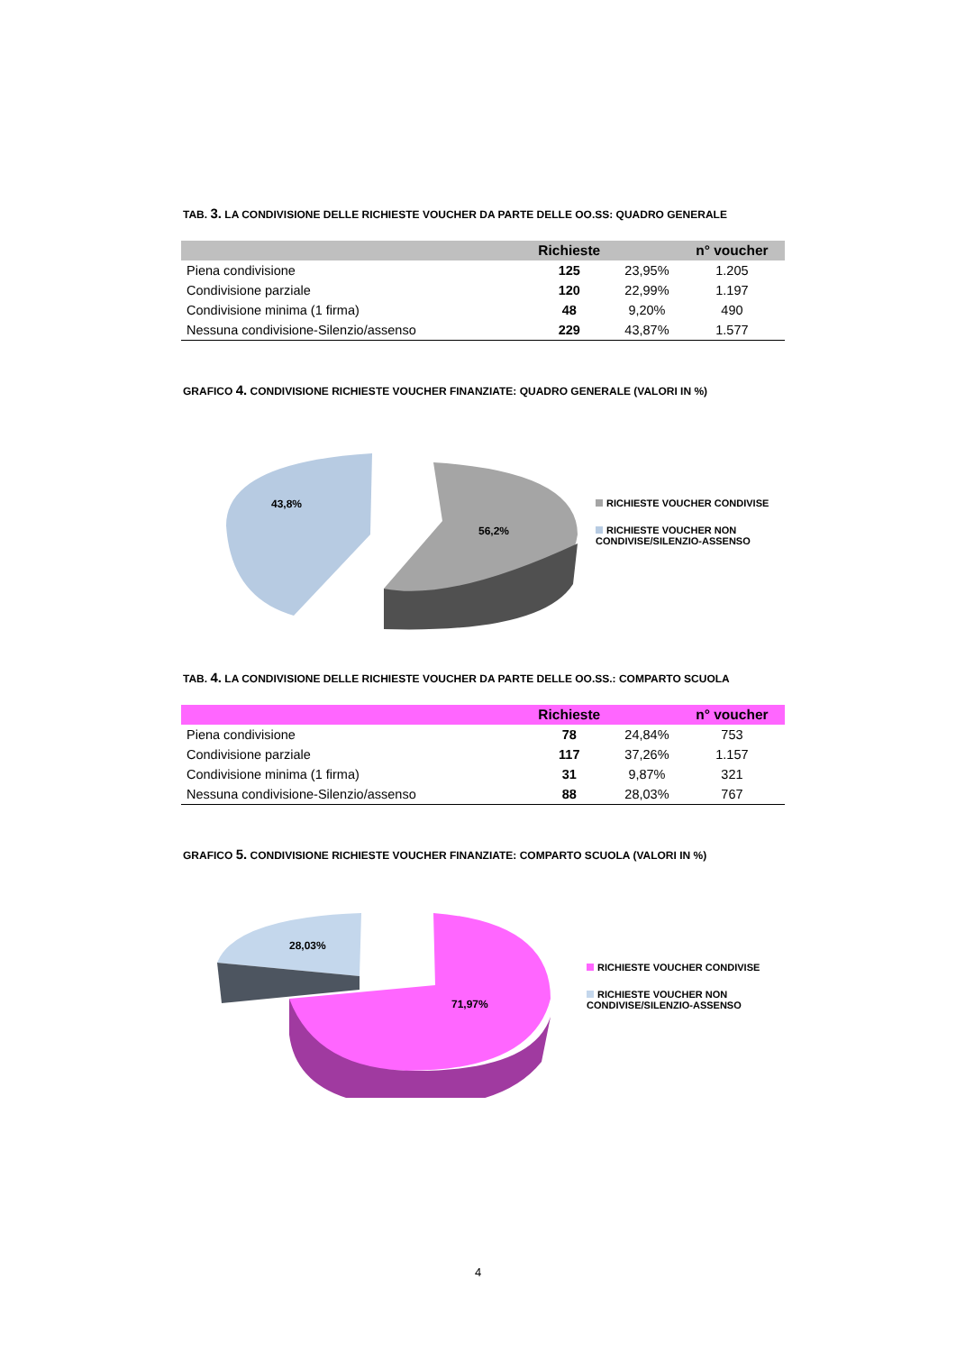TAB. 3. LA CONDIVISIONE DELLE RICHIESTE VOUCHER DA PARTE DELLE OO.SS: QUADRO GENERALE
| | Richieste | | n° voucher |
| --- | --- | --- | --- |
| Piena condivisione | 125 | 23,95% | 1.205 |
| Condivisione parziale | 120 | 22,99% | 1.197 |
| Condivisione minima (1 firma) | 48 | 9,20% | 490 |
| Nessuna condivisione-Silenzio/assenso | 229 | 43,87% | 1.577 |
GRAFICO 4. CONDIVISIONE RICHIESTE VOUCHER FINANZIATE: QUADRO GENERALE (VALORI IN %)
43,8%
56,2%
RICHIESTE VOUCHER CONDIVISE
RICHIESTE VOUCHER NON
CONDIVISE/SILENZIO-ASSENSO
TAB. 4. LA CONDIVISIONE DELLE RICHIESTE VOUCHER DA PARTE DELLE OO.SS.: COMPARTO SCUOLA
| | Richieste | | n° voucher |
| --- | --- | --- | --- |
| Piena condivisione | 78 | 24,84% | 753 |
| Condivisione parziale | 117 | 37,26% | 1.157 |
| Condivisione minima (1 firma) | 31 | 9,87% | 321 |
| Nessuna condivisione-Silenzio/assenso | 88 | 28,03% | 767 |
GRAFICO 5. CONDIVISIONE RICHIESTE VOUCHER FINANZIATE: COMPARTO SCUOLA (VALORI IN %)
28,03%
71,97%
RICHIESTE VOUCHER CONDIVISE
RICHIESTE VOUCHER NON
CONDIVISE/SILENZIO-ASSENSO
4